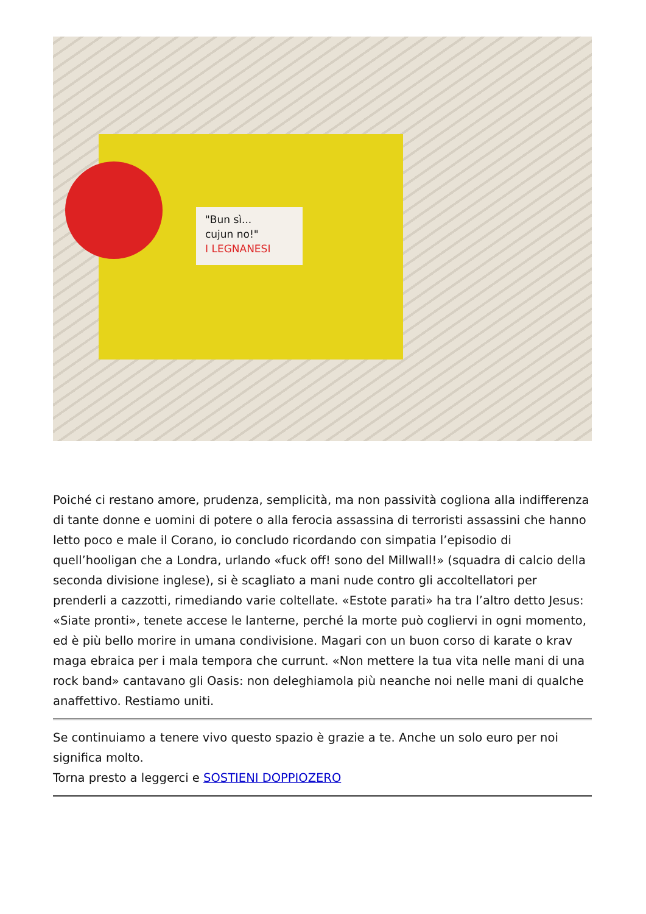"Bun sì...
cujun no!"
I LEGNANESI
Poiché ci restano amore, prudenza, semplicità, ma non passività cogliona alla indifferenza di tante donne e uomini di potere o alla ferocia assassina di terroristi assassini che hanno letto poco e male il Corano, io concludo ricordando con simpatia l’episodio di quell’hooligan che a Londra, urlando «fuck off! sono del Millwall!» (squadra di calcio della seconda divisione inglese), si è scagliato a mani nude contro gli accoltellatori per prenderli a cazzotti, rimediando varie coltellate. «Estote parati» ha tra l’altro detto Jesus: «Siate pronti», tenete accese le lanterne, perché la morte può cogliervi in ogni momento, ed è più bello morire in umana condivisione. Magari con un buon corso di karate o krav maga ebraica per i mala tempora che currunt. «Non mettere la tua vita nelle mani di una rock band» cantavano gli Oasis: non deleghiamola più neanche noi nelle mani di qualche anaffettivo. Restiamo uniti.
Se continuiamo a tenere vivo questo spazio è grazie a te. Anche un solo euro per noi significa molto.
Torna presto a leggerci e SOSTIENI DOPPIOZERO